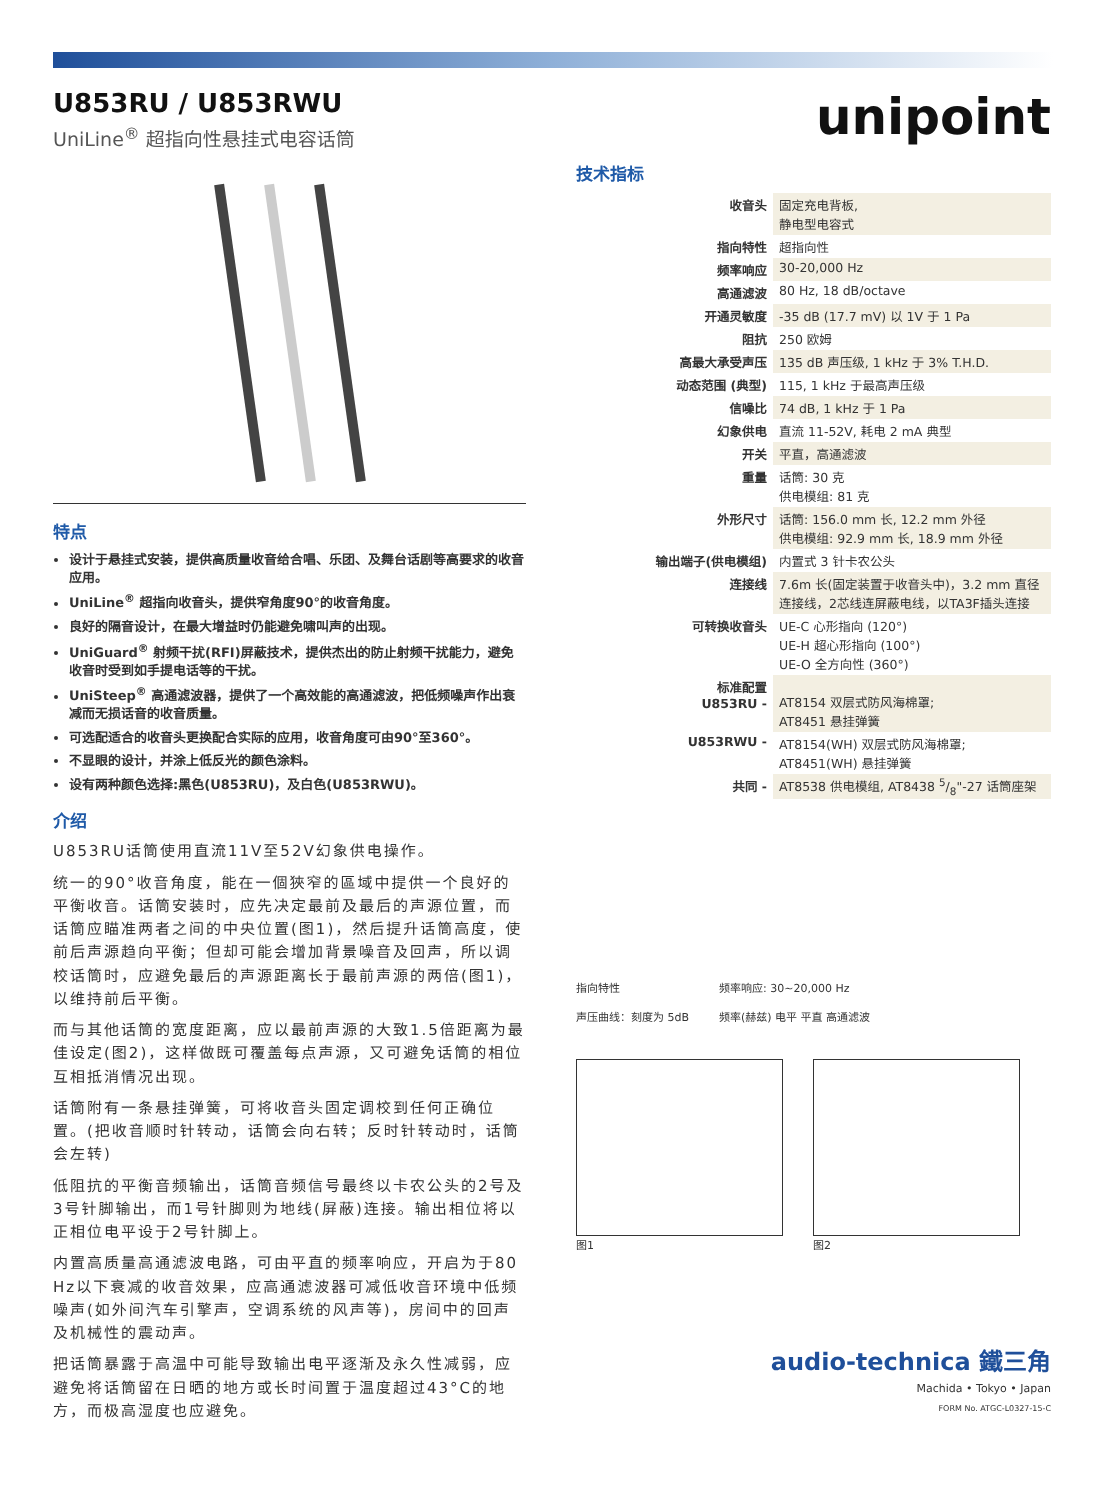U853RU / U853RWU
UniLine<sup>®</sup> 超指向性悬挂式电容话筒
特点
设计于悬挂式安装，提供高质量收音给合唱、乐团、及舞台话剧等高要求的收音应用。
UniLine<sup>®</sup> 超指向收音头，提供窄角度90°的收音角度。
良好的隔音设计，在最大增益时仍能避免啸叫声的出现。
UniGuard<sup>®</sup> 射频干扰(RFI)屏蔽技术，提供杰出的防止射频干扰能力，避免收音时受到如手提电话等的干扰。
UniSteep<sup>®</sup> 高通滤波器，提供了一个高效能的高通滤波，把低频噪声作出衰减而无损话音的收音质量。
可选配适合的收音头更换配合实际的应用，收音角度可由90°至360°。
不显眼的设计，并涂上低反光的颜色涂料。
设有两种颜色选择:黑色(U853RU)，及白色(U853RWU)。
介绍
U853RU话筒使用直流11V至52V幻象供电操作。
统一的90°收音角度，能在一個狹窄的區域中提供一个良好的平衡收音。话筒安装时，应先决定最前及最后的声源位置，而话筒应瞄准两者之间的中央位置(图1)，然后提升话筒高度，使前后声源趋向平衡；但却可能会增加背景噪音及回声，所以调校话筒时，应避免最后的声源距离长于最前声源的两倍(图1)，以维持前后平衡。
而与其他话筒的宽度距离，应以最前声源的大致1.5倍距离为最佳设定(图2)，这样做既可覆盖每点声源，又可避免话筒的相位互相抵消情况出现。
话筒附有一条悬挂弹簧，可将收音头固定调校到任何正确位置。(把收音顺时针转动，话筒会向右转；反时针转动时，话筒会左转)
低阻抗的平衡音频输出，话筒音频信号最终以卡农公头的2号及3号针脚输出，而1号针脚则为地线(屏蔽)连接。输出相位将以正相位电平设于2号针脚上。
内置高质量高通滤波电路，可由平直的频率响应，开启为于80 Hz以下衰减的收音效果，应高通滤波器可减低收音环境中低频噪声(如外间汽车引擎声，空调系统的风声等)，房间中的回声及机械性的震动声。
把话筒暴露于高温中可能导致输出电平逐渐及永久性减弱，应避免将话筒留在日晒的地方或长时间置于温度超过43°C的地方，而极高湿度也应避免。
unipoint
技术指标
| 收音头 | 固定充电背板, 静电型电容式 |
| 指向特性 | 超指向性 |
| 频率响应 | 30-20,000 Hz |
| 高通滤波 | 80 Hz, 18 dB/octave |
| 开通灵敏度 | -35 dB (17.7 mV) 以 1V 于 1 Pa |
| 阻抗 | 250 欧姆 |
| 高最大承受声压 | 135 dB 声压级, 1 kHz 于 3% T.H.D. |
| 动态范围 (典型) | 115, 1 kHz 于最高声压级 |
| 信噪比 | 74 dB, 1 kHz 于 1 Pa |
| 幻象供电 | 直流 11-52V, 耗电 2 mA 典型 |
| 开关 | 平直，高通滤波 |
| 重量 | 话筒: 30 克 供电模组: 81 克 |
| 外形尺寸 | 话筒: 156.0 mm 长, 12.2 mm 外径 供电模组: 92.9 mm 长, 18.9 mm 外径 |
| 输出端子(供电模组) | 内置式 3 针卡农公头 |
| 连接线 | 7.6m 长(固定装置于收音头中)，3.2 mm 直径连接线，2芯线连屏蔽电线，以TA3F插头连接 |
| 可转换收音头 | UE-C 心形指向 (120°) UE-H 超心形指向 (100°) UE-O 全方向性 (360°) |
| 标准配置 U853RU - | AT8154 双层式防风海棉罩; AT8451 悬挂弹簧 |
| U853RWU - | AT8154(WH) 双层式防风海棉罩; AT8451(WH) 悬挂弹簧 |
| 共同 - | AT8538 供电模组, AT8438 5/8"-27 话筒座架 |
指向特性
声压曲线：刻度为 5dB
频率响应: 30~20,000 Hz
频率(赫兹) 电平 平直 高通滤波
图1 图2
audio-technica 鐵三角
Machida • Tokyo • Japan
FORM No. ATGC-L0327-15-C